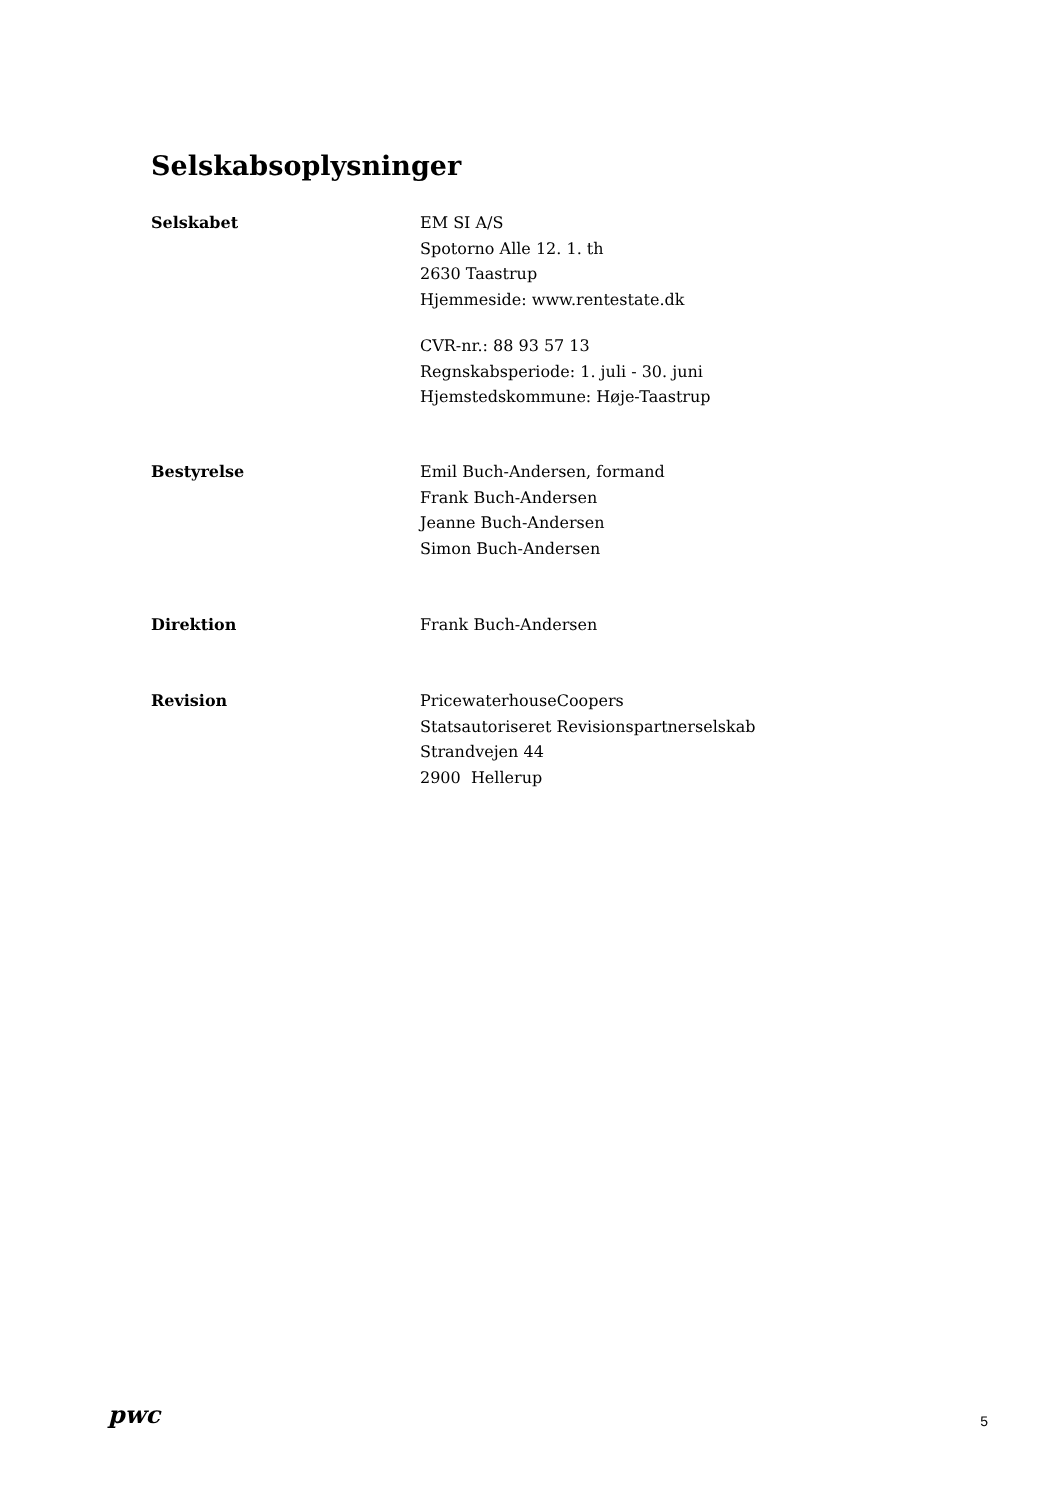Selskabsoplysninger
Selskabet EM SI A/S
Spotorno Alle 12. 1. th
2630 Taastrup
Hjemmeside: www.rentestate.dk
CVR-nr.: 88 93 57 13
Regnskabsperiode: 1. juli - 30. juni
Hjemstedskommune: Høje-Taastrup
Bestyrelse Emil Buch-Andersen, formand
Frank Buch-Andersen
Jeanne Buch-Andersen
Simon Buch-Andersen
Direktion Frank Buch-Andersen
Revision PricewaterhouseCoopers
Statsautoriseret Revisionspartnerselskab
Strandvejen 44
2900 Hellerup
pwc
5